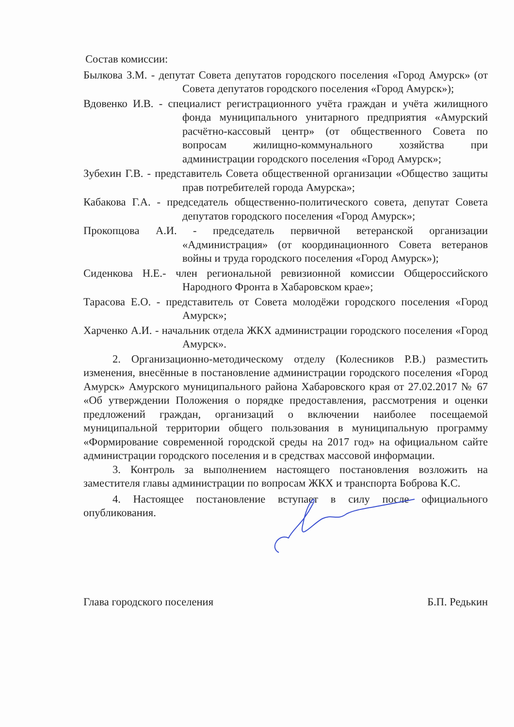Состав комиссии:
Былкова З.М. - депутат Совета депутатов городского поселения «Город Амурск» (от Совета депутатов городского поселения «Город Амурск»);
Вдовенко И.В. - специалист регистрационного учёта граждан и учёта жилищного фонда муниципального унитарного предприятия «Амурский расчётно-кассовый центр» (от общественного Совета по вопросам жилищно-коммунального хозяйства при администрации городского поселения «Город Амурск»;
Зубехин Г.В. - представитель Совета общественной организации «Общество защиты прав потребителей города Амурска»;
Кабакова Г.А. - председатель общественно-политического совета, депутат Совета депутатов городского поселения «Город Амурск»;
Прокопцова А.И. - председатель первичной ветеранской организации «Администрация» (от координационного Совета ветеранов войны и труда городского поселения «Город Амурск»);
Сиденкова Н.Е.- член региональной ревизионной комиссии Общероссийского Народного Фронта в Хабаровском крае»;
Тарасова Е.О. - представитель от Совета молодёжи городского поселения «Город Амурск»;
Харченко А.И. - начальник отдела ЖКХ администрации городского поселения «Город Амурск».
2. Организационно-методическому отделу (Колесников Р.В.) разместить изменения, внесённые в постановление администрации городского поселения «Город Амурск» Амурского муниципального района Хабаровского края от 27.02.2017 № 67 «Об утверждении Положения о порядке предоставления, рассмотрения и оценки предложений граждан, организаций о включении наиболее посещаемой муниципальной территории общего пользования в муниципальную программу «Формирование современной городской среды на 2017 год» на официальном сайте администрации городского поселения и в средствах массовой информации.
3. Контроль за выполнением настоящего постановления возложить на заместителя главы администрации по вопросам ЖКХ и транспорта Боброва К.С.
4. Настоящее постановление вступает в силу после официального опубликования.
Глава городского поселения Б.П. Редькин